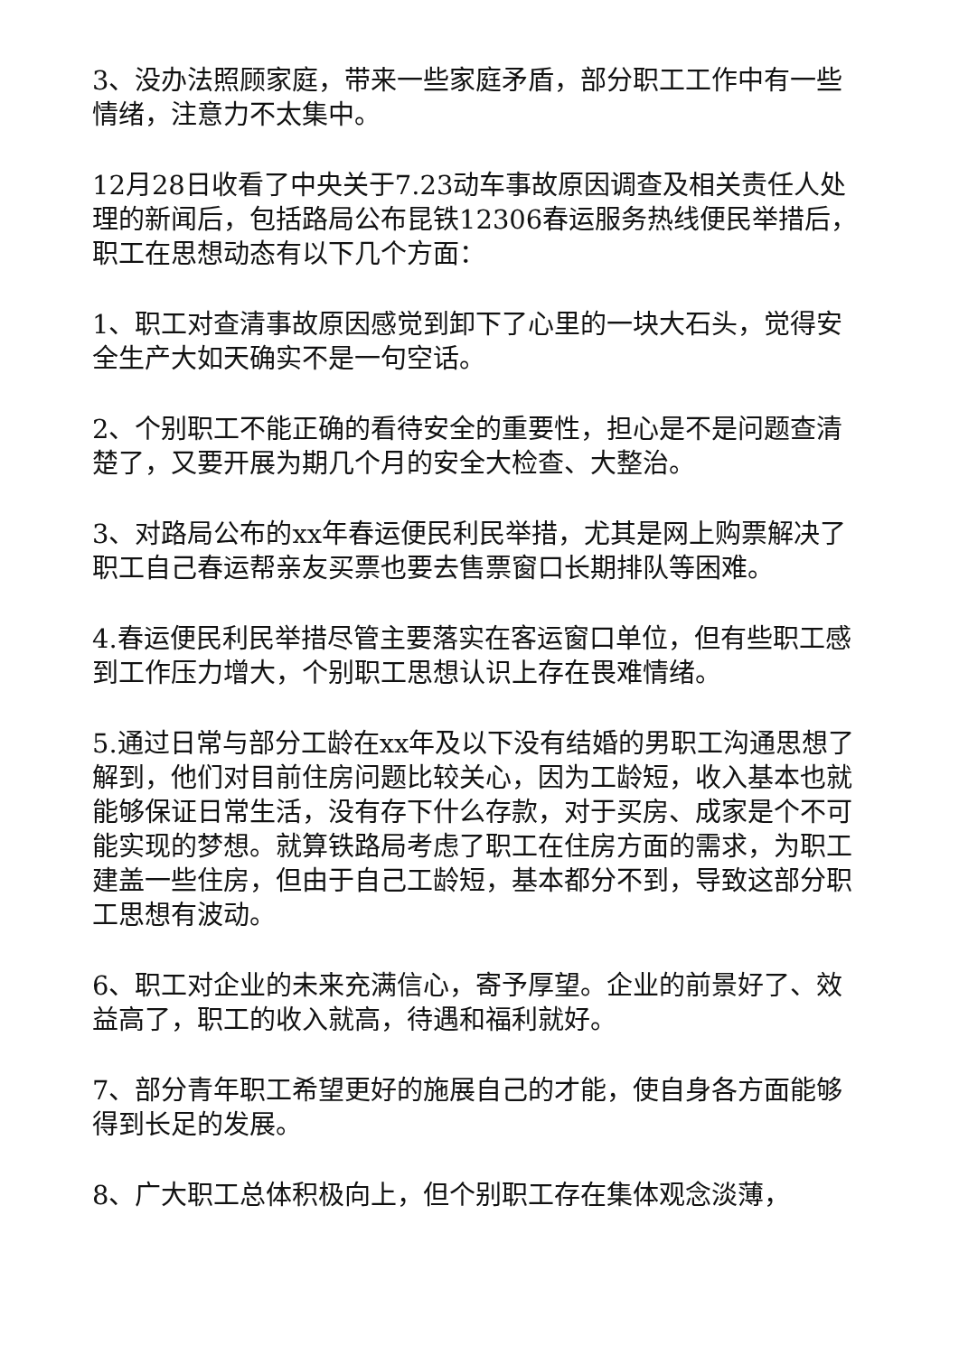3、没办法照顾家庭，带来一些家庭矛盾，部分职工工作中有一些情绪，注意力不太集中。
12月28日收看了中央关于7.23动车事故原因调查及相关责任人处理的新闻后，包括路局公布昆铁12306春运服务热线便民举措后，职工在思想动态有以下几个方面：
1、职工对查清事故原因感觉到卸下了心里的一块大石头，觉得安全生产大如天确实不是一句空话。
2、个别职工不能正确的看待安全的重要性，担心是不是问题查清楚了，又要开展为期几个月的安全大检查、大整治。
3、对路局公布的xx年春运便民利民举措，尤其是网上购票解决了职工自己春运帮亲友买票也要去售票窗口长期排队等困难。
4.春运便民利民举措尽管主要落实在客运窗口单位，但有些职工感到工作压力增大，个别职工思想认识上存在畏难情绪。
5.通过日常与部分工龄在xx年及以下没有结婚的男职工沟通思想了解到，他们对目前住房问题比较关心，因为工龄短，收入基本也就能够保证日常生活，没有存下什么存款，对于买房、成家是个不可能实现的梦想。就算铁路局考虑了职工在住房方面的需求，为职工建盖一些住房，但由于自己工龄短，基本都分不到，导致这部分职工思想有波动。
6、职工对企业的未来充满信心，寄予厚望。企业的前景好了、效益高了，职工的收入就高，待遇和福利就好。
7、部分青年职工希望更好的施展自己的才能，使自身各方面能够得到长足的发展。
8、广大职工总体积极向上，但个别职工存在集体观念淡薄，